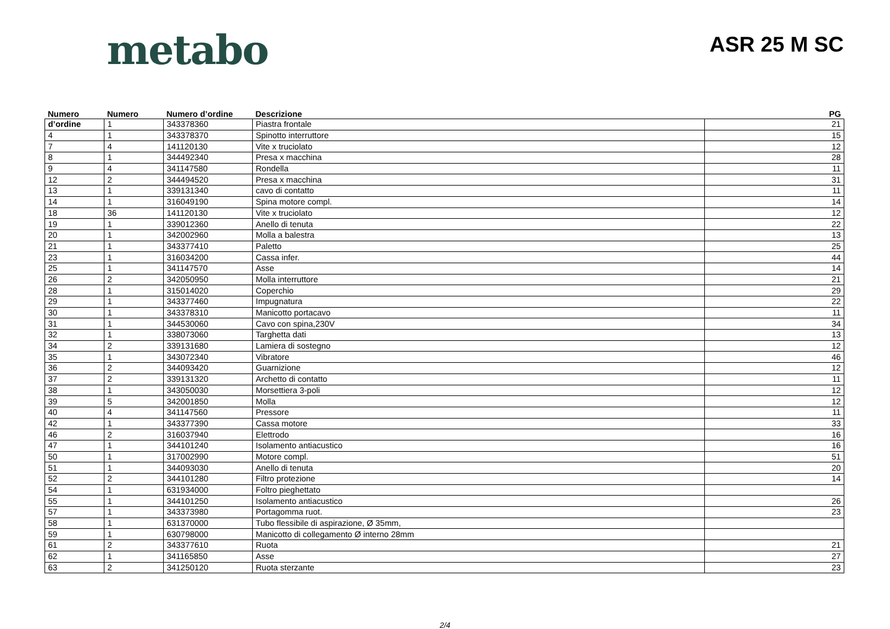metabo
ASR 25 M SC
| Numero | Numero | Numero d’ordine | Descrizione | PG |
| --- | --- | --- | --- | --- |
| d’ordine | 1 | 343378360 | Piastra frontale | 21 |
| 4 | 1 | 343378370 | Spinotto interruttore | 15 |
| 7 | 4 | 141120130 | Vite x truciolato | 12 |
| 8 | 1 | 344492340 | Presa x macchina | 28 |
| 9 | 4 | 341147580 | Rondella | 11 |
| 12 | 2 | 344494520 | Presa x macchina | 31 |
| 13 | 1 | 339131340 | cavo di contatto | 11 |
| 14 | 1 | 316049190 | Spina motore compl. | 14 |
| 18 | 36 | 141120130 | Vite x truciolato | 12 |
| 19 | 1 | 339012360 | Anello di tenuta | 22 |
| 20 | 1 | 342002960 | Molla a balestra | 13 |
| 21 | 1 | 343377410 | Paletto | 25 |
| 23 | 1 | 316034200 | Cassa infer. | 44 |
| 25 | 1 | 341147570 | Asse | 14 |
| 26 | 2 | 342050950 | Molla interruttore | 21 |
| 28 | 1 | 315014020 | Coperchio | 29 |
| 29 | 1 | 343377460 | Impugnatura | 22 |
| 30 | 1 | 343378310 | Manicotto portacavo | 11 |
| 31 | 1 | 344530060 | Cavo con spina,230V | 34 |
| 32 | 1 | 338073060 | Targhetta dati | 13 |
| 34 | 2 | 339131680 | Lamiera di sostegno | 12 |
| 35 | 1 | 343072340 | Vibratore | 46 |
| 36 | 2 | 344093420 | Guarnizione | 12 |
| 37 | 2 | 339131320 | Archetto di contatto | 11 |
| 38 | 1 | 343050030 | Morsettiera 3-poli | 12 |
| 39 | 5 | 342001850 | Molla | 12 |
| 40 | 4 | 341147560 | Pressore | 11 |
| 42 | 1 | 343377390 | Cassa motore | 33 |
| 46 | 2 | 316037940 | Elettrodo | 16 |
| 47 | 1 | 344101240 | Isolamento antiacustico | 16 |
| 50 | 1 | 317002990 | Motore compl. | 51 |
| 51 | 1 | 344093030 | Anello di tenuta | 20 |
| 52 | 2 | 344101280 | Filtro protezione | 14 |
| 54 | 1 | 631934000 | Foltro pieghettato | |
| 55 | 1 | 344101250 | Isolamento antiacustico | 26 |
| 57 | 1 | 343373980 | Portagomma ruot. | 23 |
| 58 | 1 | 631370000 | Tubo flessibile di aspirazione, Ø 35mm, | |
| 59 | 1 | 630798000 | Manicotto di collegamento Ø interno 28mm | |
| 61 | 2 | 343377610 | Ruota | 21 |
| 62 | 1 | 341165850 | Asse | 27 |
| 63 | 2 | 341250120 | Ruota sterzante | 23 |
2/4